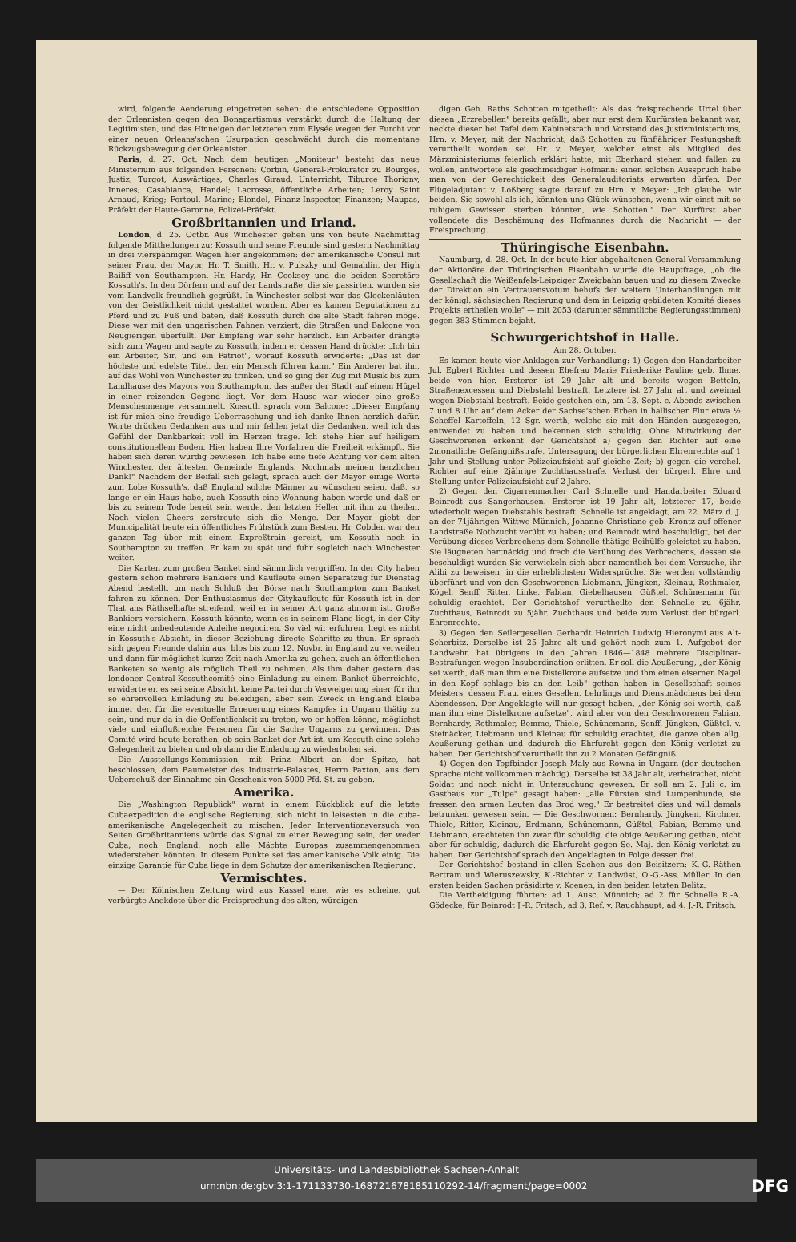wird, folgende Aenderung eingetreten sehen: die entschiedene Opposition der Orleanisten gegen den Bonapartismus verstärkt durch die Haltung der Legitimisten, und das Hinneigen der letzteren zum Elysée wegen der Furcht vor einer neuen Orleans'schen Usurpation geschwächt durch die momentane Rückzugsbewegung der Orleanisten.
Paris, d. 27. Oct. Nach dem heutigen „Moniteur" besteht das neue Ministerium aus folgenden Personen: Corbin, General-Prokurator zu Bourges, Justiz; Turgot, Auswärtiges; Charles Giraud, Unterricht; Tiburce Thorigny, Inneres; Casabianca, Handel; Lacrosse, öffentliche Arbeiten; Leroy Saint Arnaud, Krieg; Fortoul, Marine; Blondel, Finanz-Inspector, Finanzen; Maupas, Präfekt der Haute-Garonne, Polizei-Präfekt.
Großbritannien und Irland.
London, d. 25. Octbr. Aus Winchester gehen uns von heute Nachmittag folgende Mittheilungen zu: Kossuth und seine Freunde sind gestern Nachmittag in drei vierspännigen Wagen hier angekommen: der amerikanische Consul mit seiner Frau, der Mayor, Hr. T. Smith, Hr. v. Pulszky und Gemahlin, der High Bailiff von Southampton, Hr. Hardy, Hr. Cooksey und die beiden Secretäre Kossuth's. In den Dörfern und auf der Landstraße, die sie passirten, wurden sie vom Landvolk freundlich gegrüßt. In Winchester selbst war das Glockenläuten von der Geistlichkeit nicht gestattet worden. Aber es kamen Deputationen zu Pferd und zu Fuß und baten, daß Kossuth durch die alte Stadt fahren möge. Diese war mit den ungarischen Fahnen verziert, die Straßen und Balcone von Neugierigen überfüllt. Der Empfang war sehr herzlich. Ein Arbeiter drängte sich zum Wagen und sagte zu Kossuth, indem er dessen Hand drückte: „Ich bin ein Arbeiter, Sir, und ein Patriot", worauf Kossuth erwiderte: „Das ist der höchste und edelste Titel, den ein Mensch führen kann." Ein Anderer bat ihn, auf das Wohl von Winchester zu trinken, und so ging der Zug mit Musik bis zum Landhause des Mayors von Southampton, das außer der Stadt auf einem Hügel in einer reizenden Gegend liegt. Vor dem Hause war wieder eine große Menschenmenge versammelt. Kossuth sprach vom Balcone: „Dieser Empfang ist für mich eine freudige Ueberraschung und ich danke Ihnen herzlich dafür. Worte drücken Gedanken aus und mir fehlen jetzt die Gedanken, weil ich das Gefühl der Dankbarkeit voll im Herzen trage. Ich stehe hier auf heiligem constitutionellem Boden. Hier haben Ihre Vorfahren die Freiheit erkämpft. Sie haben sich deren würdig bewiesen. Ich habe eine tiefe Achtung vor dem alten Winchester, der ältesten Gemeinde Englands. Nochmals meinen herzlichen Dank!" Nachdem der Beifall sich gelegt, sprach auch der Mayor einige Worte zum Lobe Kossuth's, daß England solche Männer zu wünschen seien, daß, so lange er ein Haus habe, auch Kossuth eine Wohnung haben werde und daß er bis zu seinem Tode bereit sein werde, den letzten Heller mit ihm zu theilen. Nach vielen Cheers zerstreute sich die Menge. Der Mayor giebt der Municipalität heute ein öffentliches Frühstück zum Besten. Hr. Cobden war den ganzen Tag über mit einem Expreßtrain gereist, um Kossuth noch in Southampton zu treffen. Er kam zu spät und fuhr sogleich nach Winchester weiter.
Die Karten zum großen Banket sind sämmtlich vergriffen. In der City haben gestern schon mehrere Bankiers und Kaufleute einen Separatzug für Dienstag Abend bestellt, um nach Schluß der Börse nach Southampton zum Banket fahren zu können. Der Enthusiasmus der Citykaufleute für Kossuth ist in der That ans Räthselhafte streifend, weil er in seiner Art ganz abnorm ist. Große Bankiers versichern, Kossuth könnte, wenn es in seinem Plane liegt, in der City eine nicht unbedeutende Anleihe negociren. So viel wir erfuhren, liegt es nicht in Kossuth's Absicht, in dieser Beziehung directe Schritte zu thun. Er sprach sich gegen Freunde dahin aus, blos bis zum 12. Novbr. in England zu verweilen und dann für möglichst kurze Zeit nach Amerika zu gehen, auch an öffentlichen Banketen so wenig als möglich Theil zu nehmen. Als ihm daher gestern das londoner Central-Kossuthcomité eine Einladung zu einem Banket überreichte, erwiderte er, es sei seine Absicht, keine Partei durch Verweigerung einer für ihn so ehrenvollen Einladung zu beleidigen, aber sein Zweck in England bleibe immer der, für die eventuelle Erneuerung eines Kampfes in Ungarn thätig zu sein, und nur da in die Oeffentlichkeit zu treten, wo er hoffen könne, möglichst viele und einflußreiche Personen für die Sache Ungarns zu gewinnen. Das Comité wird heute berathen, ob sein Banket der Art ist, um Kossuth eine solche Gelegenheit zu bieten und ob dann die Einladung zu wiederholen sei.
Die Ausstellungs-Kommission, mit Prinz Albert an der Spitze, hat beschlossen, dem Baumeister des Industrie-Palastes, Herrn Paxton, aus dem Ueberschuß der Einnahme ein Geschenk von 5000 Pfd. St. zu geben.
Amerika.
Die „Washington Republick" warnt in einem Rückblick auf die letzte Cubaexpedition die englische Regierung, sich nicht in leisesten in die cuba-amerikanische Angelegenheit zu mischen. Jeder Interventionsversuch von Seiten Großbritanniens würde das Signal zu einer Bewegung sein, der weder Cuba, noch England, noch alle Mächte Europas zusammengenommen wiederstehen könnten. In diesem Punkte sei das amerikanische Volk einig. Die einzige Garantie für Cuba liege in dem Schutze der amerikanischen Regierung.
Vermischtes.
— Der Kölnischen Zeitung wird aus Kassel eine, wie es scheine, gut verbürgte Anekdote über die Freisprechung des alten, würdigen
digen Geh. Raths Schotten mitgetheilt: Als das freisprechende Urtel über diesen „Erzrebellen" bereits gefällt, aber nur erst dem Kurfürsten bekannt war, neckte dieser bei Tafel dem Kabinetsrath und Vorstand des Justizministeriums, Hrn. v. Meyer, mit der Nachricht, daß Schotten zu fünfjähriger Festungshaft verurtheilt worden sei. Hr. v. Meyer, welcher einst als Mitglied des Märzministeriums feierlich erklärt hatte, mit Eberhard stehen und fallen zu wollen, antwortete als geschmeidiger Hofmann: einen solchen Ausspruch habe man von der Gerechtigkeit des Generalauditoriats erwarten dürfen. Der Flügeladjutant v. Loßberg sagte darauf zu Hrn. v. Meyer: „Ich glaube, wir beiden, Sie sowohl als ich, könnten uns Glück wünschen, wenn wir einst mit so ruhigem Gewissen sterben könnten, wie Schotten." Der Kurfürst aber vollendete die Beschämung des Hofmannes durch die Nachricht — der Freisprechung.
Thüringische Eisenbahn.
Naumburg, d. 28. Oct. In der heute hier abgehaltenen General-Versammlung der Aktionäre der Thüringischen Eisenbahn wurde die Hauptfrage, „ob die Gesellschaft die Weißenfels-Leipziger Zweigbahn bauen und zu diesem Zwecke der Direktion ein Vertrauensvotum behufs der weitern Unterhandlungen mit der königl. sächsischen Regierung und dem in Leipzig gebildeten Komité dieses Projekts ertheilen wolle" — mit 2053 (darunter sämmtliche Regierungsstimmen) gegen 383 Stimmen bejaht.
Schwurgerichtshof in Halle.
Am 28. October.
Es kamen heute vier Anklagen zur Verhandlung: 1) Gegen den Handarbeiter Jul. Egbert Richter und dessen Ehefrau Marie Friederike Pauline geb. Ihme, beide von hier. Ersterer ist 29 Jahr alt und bereits wegen Betteln, Straßenexcessen und Diebstahl bestraft. Letztere ist 27 Jahr alt und zweimal wegen Diebstahl bestraft. Beide gestehen ein, am 13. Sept. c. Abends zwischen 7 und 8 Uhr auf dem Acker der Sachse'schen Erben in hallischer Flur etwa ½ Scheffel Kartoffeln, 12 Sgr. werth, welche sie mit den Händen ausgezogen, entwendet zu haben und bekennen sich schuldig. Ohne Mitwirkung der Geschworenen erkennt der Gerichtshof a) gegen den Richter auf eine 2monatliche Gefängnißstrafe, Untersagung der bürgerlichen Ehrenrechte auf 1 Jahr und Stellung unter Polizeiaufsicht auf gleiche Zeit; b) gegen die verehel. Richter auf eine 2jährige Zuchthausstrafe, Verlust der bürgerl. Ehre und Stellung unter Polizeiaufsicht auf 2 Jahre.
2) Gegen den Cigarrenmacher Carl Schnelle und Handarbeiter Eduard Beinrodt aus Sangerhausen. Ersterer ist 19 Jahr alt, letzterer 17, beide wiederholt wegen Diebstahls bestraft. Schnelle ist angeklagt, am 22. März d. J. an der 71jährigen Wittwe Münnich, Johanne Christiane geb. Krontz auf offener Landstraße Nothzucht verübt zu haben; und Beinrodt wird beschuldigt, bei der Verübung dieses Verbrechens dem Schnelle thätige Beihülfe geleistet zu haben. Sie läugneten hartnäckig und frech die Verübung des Verbrechens, dessen sie beschuldigt wurden Sie verwickeln sich aber namentlich bei dem Versuche, ihr Alibi zu beweisen, in die erheblichsten Widersprüche. Sie werden vollständig überführt und von den Geschworenen Liebmann, Jüngken, Kleinau, Rothmaler, Kögel, Senff, Ritter, Linke, Fabian, Giebelhausen, Güßtel, Schünemann für schuldig erachtet. Der Gerichtshof verurtheilte den Schnelle zu 6jähr. Zuchthaus, Beinrodt zu 5jähr. Zuchthaus und beide zum Verlust der bürgerl. Ehrenrechte.
3) Gegen den Seilergesellen Gerhardt Heinrich Ludwig Hieronymi aus Alt-Scherbitz. Derselbe ist 25 Jahre alt und gehört noch zum 1. Aufgebot der Landwehr, hat übrigens in den Jahren 1846—1848 mehrere Disciplinar-Bestrafungen wegen Insubordination erlitten. Er soll die Aeußerung, „der König sei werth, daß man ihm eine Distelkrone aufsetze und ihm einen eisernen Nagel in den Kopf schlage bis an den Leib" gethan haben in Gesellschaft seines Meisters, dessen Frau, eines Gesellen, Lehrlings und Dienstmädchens bei dem Abendessen. Der Angeklagte will nur gesagt haben, „der König sei werth, daß man ihm eine Distelkrone aufsetze", wird aber von den Geschworenen Fabian, Bernhardy, Rothmaler, Bemme, Thiele, Schünemann, Senff, Jüngken, Güßtel, v. Steinäcker, Liebmann und Kleinau für schuldig erachtet, die ganze oben allg. Aeußerung gethan und dadurch die Ehrfurcht gegen den König verletzt zu haben. Der Gerichtshof verurtheilt ihn zu 2 Monaten Gefängniß.
4) Gegen den Topfbinder Joseph Maly aus Rowna in Ungarn (der deutschen Sprache nicht vollkommen mächtig). Derselbe ist 38 Jahr alt, verheirathet, nicht Soldat und noch nicht in Untersuchung gewesen. Er soll am 2. Juli c. im Gasthaus zur „Tulpe" gesagt haben: „alle Fürsten sind Lumpenhunde, sie fressen den armen Leuten das Brod weg." Er bestreitet dies und will damals betrunken gewesen sein. — Die Geschwornen: Bernhardy, Jüngken, Kirchner, Thiele, Ritter, Kleinau, Erdmann, Schünemann, Güßtel, Fabian, Bemme und Liebmann, erachteten ihn zwar für schuldig, die obige Aeußerung gethan, nicht aber für schuldig, dadurch die Ehrfurcht gegen Se. Maj. den König verletzt zu haben. Der Gerichtshof sprach den Angeklagten in Folge dessen frei.
Der Gerichtshof bestand in allen Sachen aus den Beisitzern: K.-G.-Räthen Bertram und Wieruszewsky, K.-Richter v. Landwüst, O.-G.-Ass. Müller. In den ersten beiden Sachen präsidirte v. Koenen, in den beiden letzten Belitz.
Die Vertheidigung führten: ad 1. Ausc. Münnich; ad 2 für Schnelle R.-A. Gödecke, für Beinrodt J.-R. Fritsch; ad 3. Ref. v. Rauchhaupt; ad 4. J.-R. Fritsch.
Universitäts- und Landesbibliothek Sachsen-Anhalt
urn:nbn:de:gbv:3:1-171133730-16872167818511029​2-14/fragment/page=0002 DFG